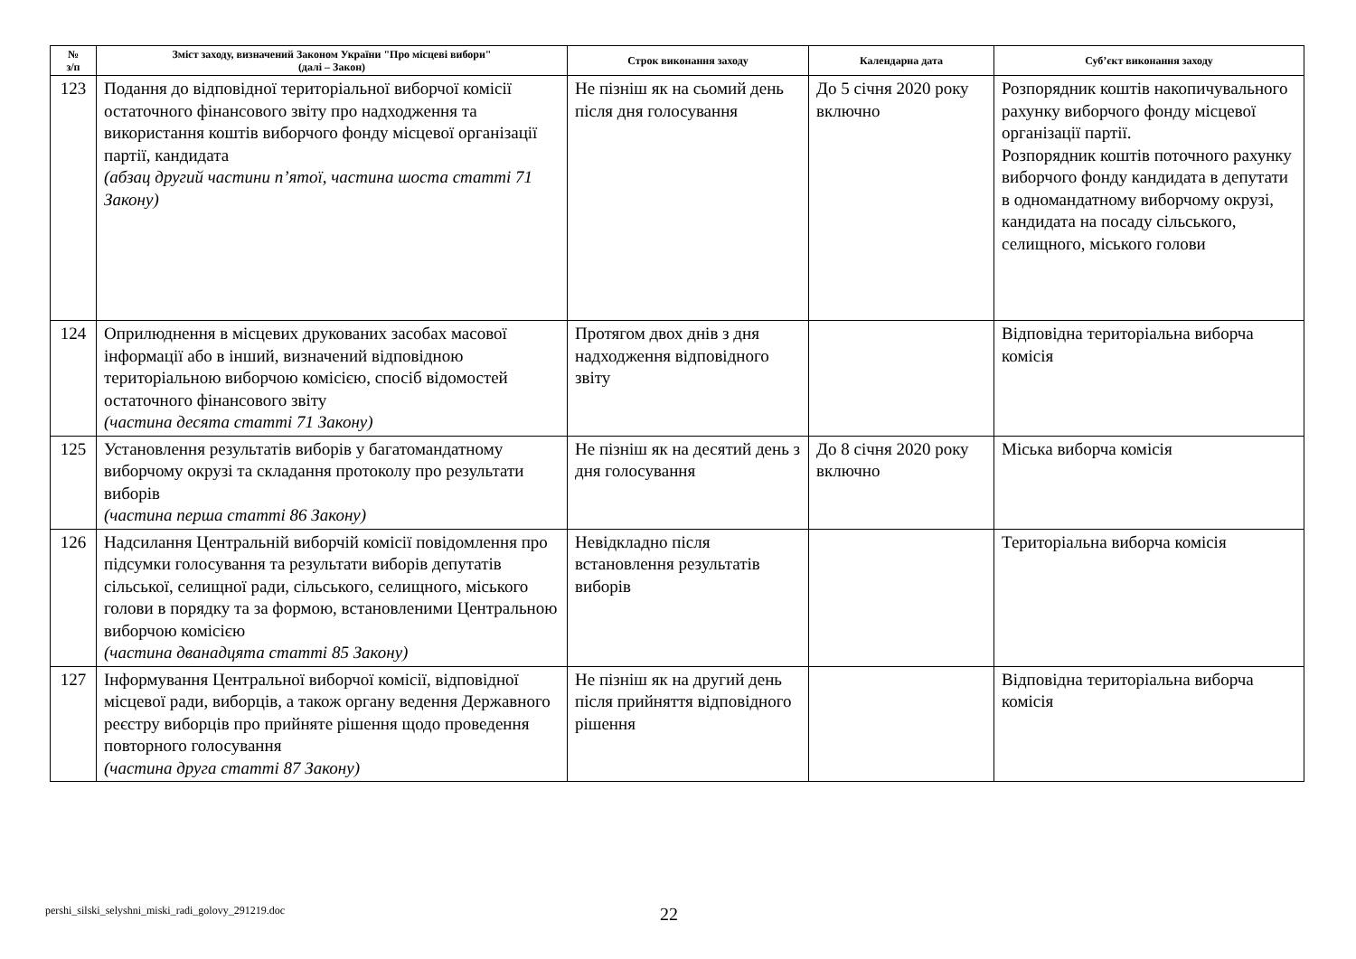| № з/п | Зміст заходу, визначений Законом України "Про місцеві вибори" (далі – Закон) | Строк виконання заходу | Календарна дата | Суб’єкт виконання заходу |
| --- | --- | --- | --- | --- |
| 123 | Подання до відповідної територіальної виборчої комісії остаточного фінансового звіту про надходження та використання коштів виборчого фонду місцевої організації партії, кандидата (абзац другий частини п’ятої, частина шоста статті 71 Закону) | Не пізніш як на сьомий день після дня голосування | До 5 січня 2020 року включно | Розпорядник коштів накопичувального рахунку виборчого фонду місцевої організації партії. Розпорядник коштів поточного рахунку виборчого фонду кандидата в депутати в одномандатному виборчому окрузі, кандидата на посаду сільського, селищного, міського голови |
| 124 | Оприлюднення в місцевих друкованих засобах масової інформації або в інший, визначений відповідною територіальною виборчою комісією, спосіб відомостей остаточного фінансового звіту (частина десята статті 71 Закону) | Протягом двох днів з дня надходження відповідного звіту | | Відповідна територіальна виборча комісія |
| 125 | Установлення результатів виборів у багатомандатному виборчому окрузі та складання протоколу про результати виборів (частина перша статті 86 Закону) | Не пізніш як на десятий день з дня голосування | До 8 січня 2020 року включно | Міська виборча комісія |
| 126 | Надсилання Центральній виборчій комісії повідомлення про підсумки голосування та результати виборів депутатів сільської, селищної ради, сільського, селищного, міського голови в порядку та за формою, встановленими Центральною виборчою комісією (частина дванадцята статті 85 Закону) | Невідкладно після встановлення результатів виборів | | Територіальна виборча комісія |
| 127 | Інформування Центральної виборчої комісії, відповідної місцевої ради, виборців, а також органу ведення Державного реєстру виборців про прийняте рішення щодо проведення повторного голосування (частина друга статті 87 Закону) | Не пізніш як на другий день після прийняття відповідного рішення | | Відповідна територіальна виборча комісія |
pershi_silski_selyshni_miski_radi_golovy_291219.doc
22